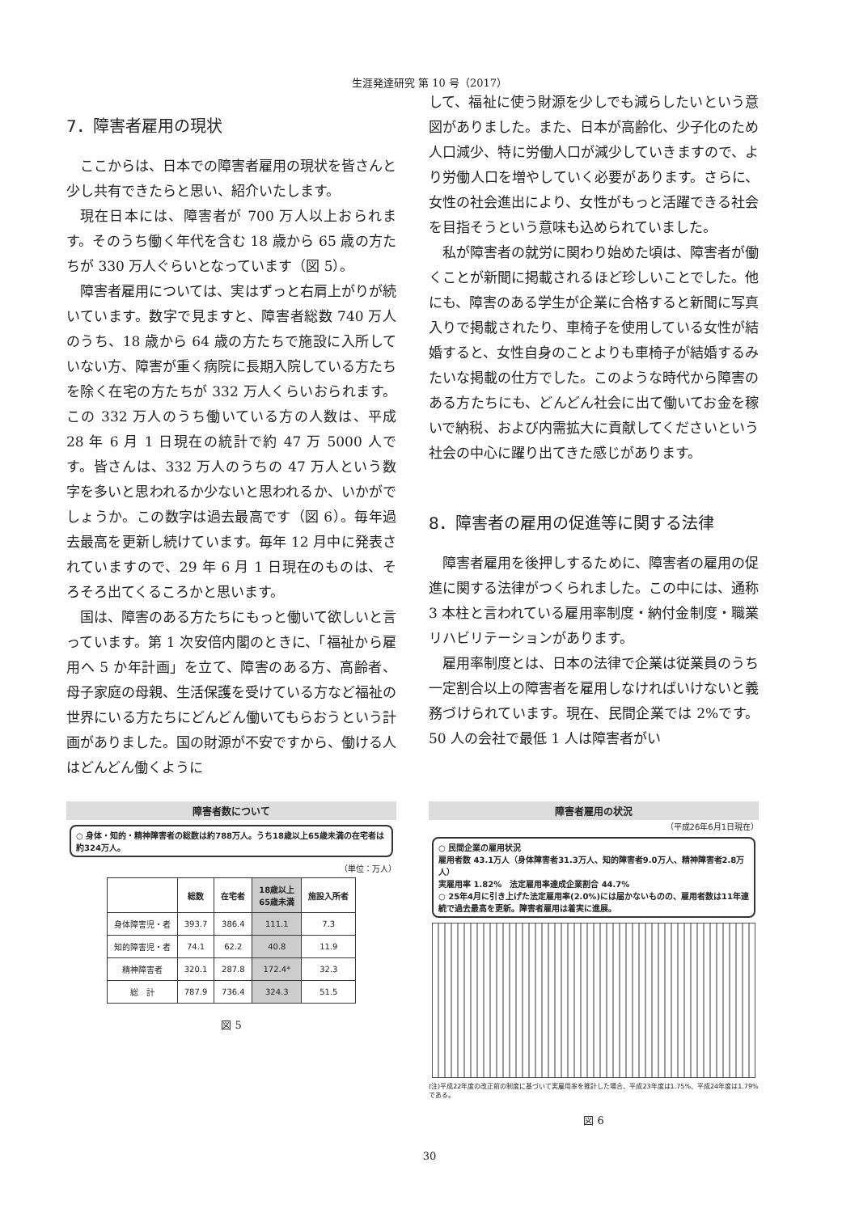生涯発達研究 第 10 号（2017）
7．障害者雇用の現状
ここからは、日本での障害者雇用の現状を皆さんと少し共有できたらと思い、紹介いたします。
現在日本には、障害者が 700 万人以上おられます。そのうち働く年代を含む 18 歳から 65 歳の方たちが 330 万人ぐらいとなっています（図 5）。
障害者雇用については、実はずっと右肩上がりが続いています。数字で見ますと、障害者総数 740 万人のうち、18 歳から 64 歳の方たちで施設に入所していない方、障害が重く病院に長期入院している方たちを除く在宅の方たちが 332 万人くらいおられます。この 332 万人のうち働いている方の人数は、平成 28 年 6 月 1 日現在の統計で約 47 万 5000 人です。皆さんは、332 万人のうちの 47 万人という数字を多いと思われるか少ないと思われるか、いかがでしょうか。この数字は過去最高です（図 6）。毎年過去最高を更新し続けています。毎年 12 月中に発表されていますので、29 年 6 月 1 日現在のものは、そろそろ出てくるころかと思います。
国は、障害のある方たちにもっと働いて欲しいと言っています。第 1 次安倍内閣のときに、「福祉から雇用へ 5 か年計画」を立て、障害のある方、高齢者、母子家庭の母親、生活保護を受けている方など福祉の世界にいる方たちにどんどん働いてもらおうという計画がありました。国の財源が不安ですから、働ける人はどんどん働くように
して、福祉に使う財源を少しでも減らしたいという意図がありました。また、日本が高齢化、少子化のため人口減少、特に労働人口が減少していきますので、より労働人口を増やしていく必要があります。さらに、女性の社会進出により、女性がもっと活躍できる社会を目指そうという意味も込められていました。
私が障害者の就労に関わり始めた頃は、障害者が働くことが新聞に掲載されるほど珍しいことでした。他にも、障害のある学生が企業に合格すると新聞に写真入りで掲載されたり、車椅子を使用している女性が結婚すると、女性自身のことよりも車椅子が結婚するみたいな掲載の仕方でした。このような時代から障害のある方たちにも、どんどん社会に出て働いてお金を稼いで納税、および内需拡大に貢献してくださいという社会の中心に躍り出てきた感じがあります。
8．障害者の雇用の促進等に関する法律
障害者雇用を後押しするために、障害者の雇用の促進に関する法律がつくられました。この中には、通称 3 本柱と言われている雇用率制度・納付金制度・職業リハビリテーションがあります。
雇用率制度とは、日本の法律で企業は従業員のうち一定割合以上の障害者を雇用しなければいけないと義務づけられています。現在、民間企業では 2%です。50 人の会社で最低 1 人は障害者がい
障害者数について
○ 身体・知的・精神障害者の総数は約788万人。うち18歳以上65歳未満の在宅者は約324万人。
（単位：万人）
| | 総数 | 在宅者 | 18歳以上 65歳未満 | 施設入所者 |
| --- | --- | --- | --- | --- |
| 身体障害児・者 | 393.7 | 386.4 | 111.1 | 7.3 |
| 知的障害児・者 | 74.1 | 62.2 | 40.8 | 11.9 |
| 精神障害者 | 320.1 | 287.8 | 172.4* | 32.3 |
| 総 計 | 787.9 | 736.4 | 324.3 | 51.5 |
図 5
障害者雇用の状況
（平成26年6月1日現在）
○ 民間企業の雇用状況
雇用者数 43.1万人（身体障害者31.3万人、知的障害者9.0万人、精神障害者2.8万人）
実雇用率 1.82%　法定雇用率達成企業割合 44.7%
○ 25年4月に引き上げた法定雇用率(2.0%)には届かないものの、雇用者数は11年連続で過去最高を更新。障害者雇用は着実に進展。
(注)平成22年度の改正前の制度に基づいて実雇用率を推計した場合、平成23年度は1.75%、平成24年度は1.79%である。
図 6
30